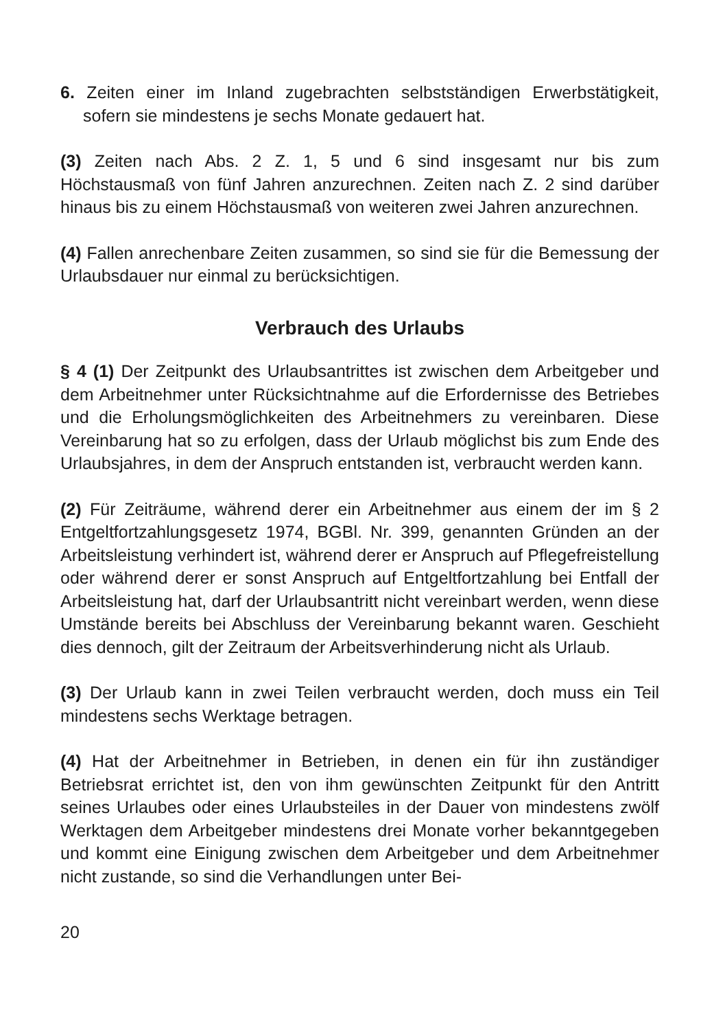6. Zeiten einer im Inland zugebrachten selbstständigen Erwerbstätigkeit, sofern sie mindestens je sechs Monate gedauert hat.
(3) Zeiten nach Abs. 2 Z. 1, 5 und 6 sind insgesamt nur bis zum Höchstausmaß von fünf Jahren anzurechnen. Zeiten nach Z. 2 sind darüber hinaus bis zu einem Höchstausmaß von weiteren zwei Jahren anzurechnen.
(4) Fallen anrechenbare Zeiten zusammen, so sind sie für die Bemessung der Urlaubsdauer nur einmal zu berücksichtigen.
Verbrauch des Urlaubs
§ 4 (1) Der Zeitpunkt des Urlaubsantrittes ist zwischen dem Arbeitgeber und dem Arbeitnehmer unter Rücksichtnahme auf die Erfordernisse des Betriebes und die Erholungsmöglichkeiten des Arbeitnehmers zu vereinbaren. Diese Vereinbarung hat so zu erfolgen, dass der Urlaub möglichst bis zum Ende des Urlaubsjahres, in dem der Anspruch entstanden ist, verbraucht werden kann.
(2) Für Zeiträume, während derer ein Arbeitnehmer aus einem der im § 2 Entgeltfortzahlungsgesetz 1974, BGBl. Nr. 399, genannten Gründen an der Arbeitsleistung verhindert ist, während derer er Anspruch auf Pflegefreistellung oder während derer er sonst Anspruch auf Entgeltfortzahlung bei Entfall der Arbeitsleistung hat, darf der Urlaubsantritt nicht vereinbart werden, wenn diese Umstände bereits bei Abschluss der Vereinbarung bekannt waren. Geschieht dies dennoch, gilt der Zeitraum der Arbeitsverhinderung nicht als Urlaub.
(3) Der Urlaub kann in zwei Teilen verbraucht werden, doch muss ein Teil mindestens sechs Werktage betragen.
(4) Hat der Arbeitnehmer in Betrieben, in denen ein für ihn zuständiger Betriebsrat errichtet ist, den von ihm gewünschten Zeitpunkt für den Antritt seines Urlaubes oder eines Urlaubsteiles in der Dauer von mindestens zwölf Werktagen dem Arbeitgeber mindestens drei Monate vorher bekanntgegeben und kommt eine Einigung zwischen dem Arbeitgeber und dem Arbeitnehmer nicht zustande, so sind die Verhandlungen unter Bei-
20